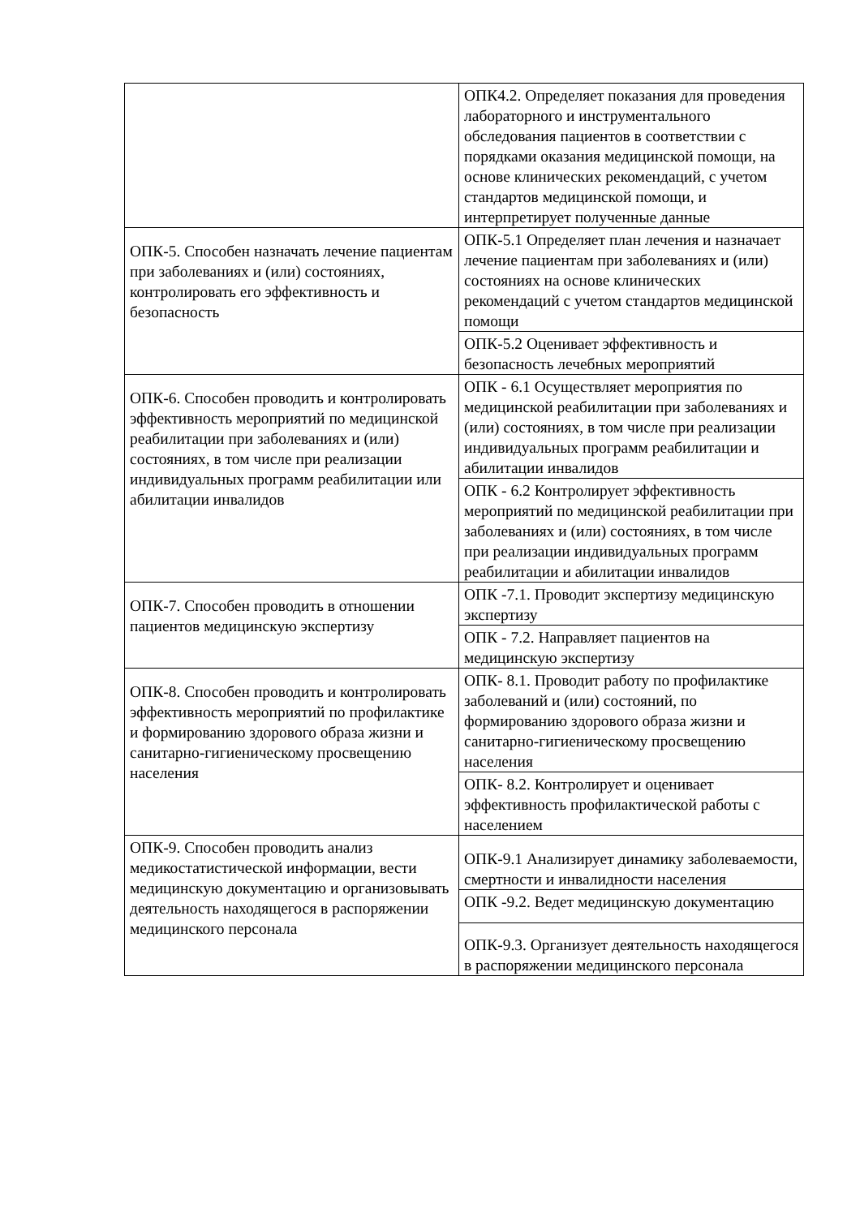| | ОПК4.2. Определяет показания для проведения лабораторного и инструментального обследования пациентов в соответствии с порядками оказания медицинской помощи, на основе клинических рекомендаций, с учетом стандартов медицинской помощи, и интерпретирует полученные данные |
| ОПК-5. Способен назначать лечение пациентам при заболеваниях и (или) состояниях, контролировать его эффективность и безопасность | ОПК-5.1 Определяет план лечения и назначает лечение пациентам при заболеваниях и (или) состояниях на основе клинических рекомендаций с учетом стандартов медицинской помощи |
| | ОПК-5.2 Оценивает эффективность и безопасность лечебных мероприятий |
| ОПК-6. Способен проводить и контролировать эффективность мероприятий по медицинской реабилитации при заболеваниях и (или) состояниях, в том числе при реализации индивидуальных программ реабилитации или абилитации инвалидов | ОПК - 6.1 Осуществляет мероприятия по медицинской реабилитации при заболеваниях и (или) состояниях, в том числе при реализации индивидуальных программ реабилитации и абилитации инвалидов |
| | ОПК - 6.2 Контролирует эффективность мероприятий по медицинской реабилитации при заболеваниях и (или) состояниях, в том числе при реализации индивидуальных программ реабилитации и абилитации инвалидов |
| ОПК-7. Способен проводить в отношении пациентов медицинскую экспертизу | ОПК -7.1. Проводит экспертизу медицинскую экспертизу |
| | ОПК - 7.2. Направляет пациентов на медицинскую экспертизу |
| ОПК-8. Способен проводить и контролировать эффективность мероприятий по профилактике и формированию здорового образа жизни и санитарно-гигиеническому просвещению населения | ОПК- 8.1. Проводит работу по профилактике заболеваний и (или) состояний, по формированию здорового образа жизни и санитарно-гигиеническому просвещению населения |
| | ОПК- 8.2. Контролирует и оценивает эффективность профилактической работы с населением |
| ОПК-9. Способен проводить анализ медикостатистической информации, вести медицинскую документацию и организовывать деятельность находящегося в распоряжении медицинского персонала | ОПК-9.1 Анализирует динамику заболеваемости, смертности и инвалидности населения |
| | ОПК -9.2. Ведет медицинскую документацию |
| | ОПК-9.3. Организует деятельность находящегося в распоряжении медицинского персонала |